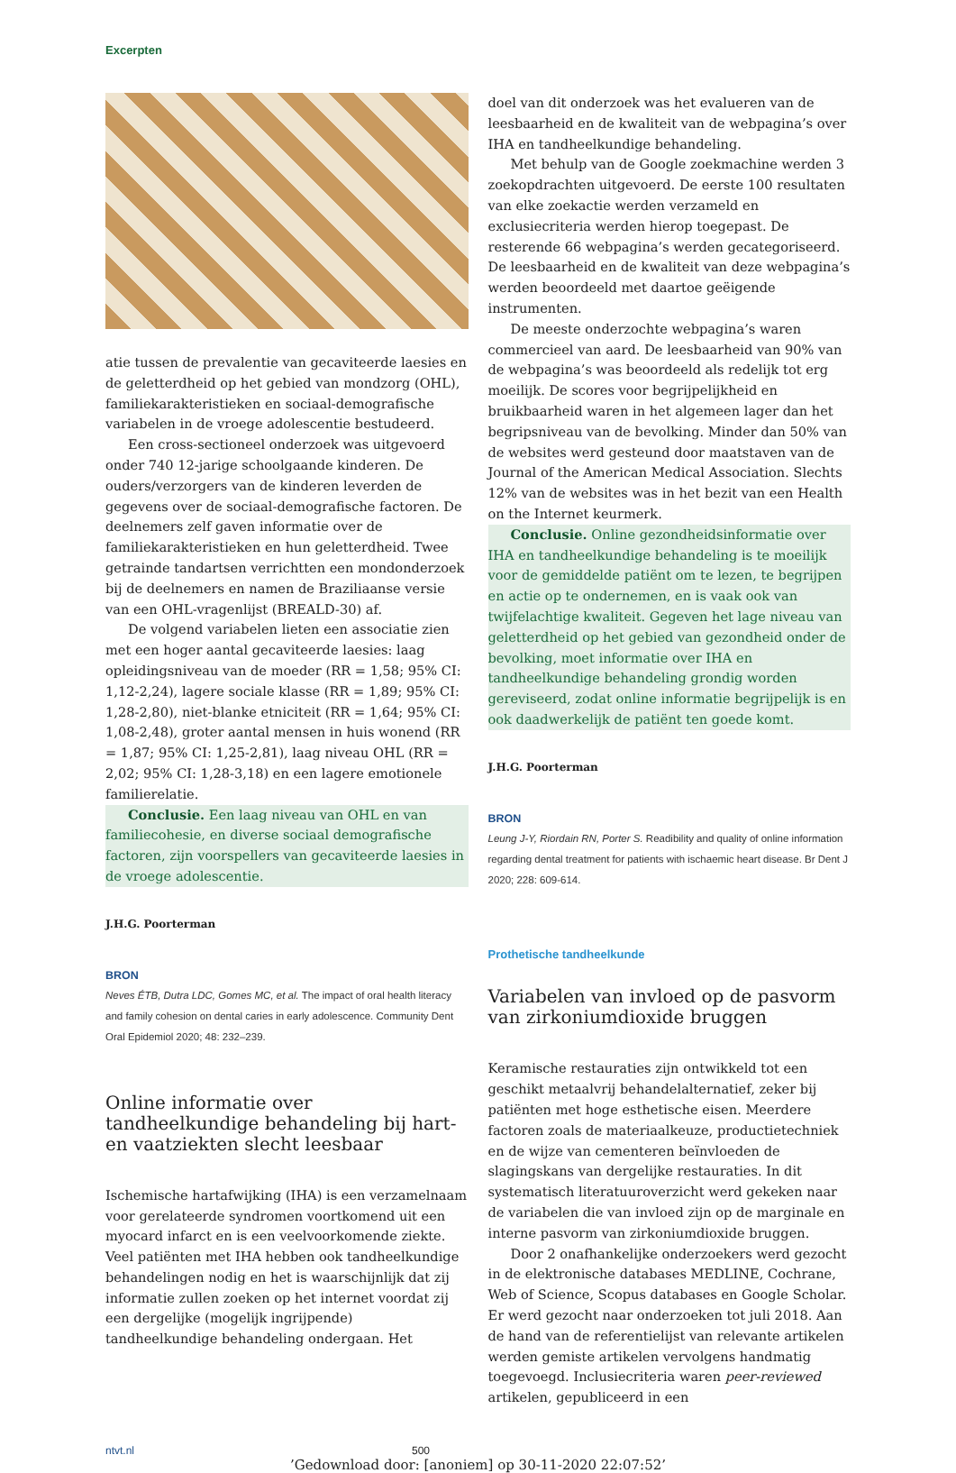Excerpten
atie tussen de prevalentie van gecaviteerde laesies en de geletterdheid op het gebied van mondzorg (OHL), familiekarakteristieken en sociaal-demografische variabelen in de vroege adolescentie bestudeerd.
Een cross-sectioneel onderzoek was uitgevoerd onder 740 12-jarige schoolgaande kinderen. De ouders/verzorgers van de kinderen leverden de gegevens over de sociaal-demografische factoren. De deelnemers zelf gaven informatie over de familiekarakteristieken en hun geletterdheid. Twee getrainde tandartsen verrichtten een mondonderzoek bij de deelnemers en namen de Braziliaanse versie van een OHL-vragenlijst (BREALD-30) af.
De volgend variabelen lieten een associatie zien met een hoger aantal gecaviteerde laesies: laag opleidingsniveau van de moeder (RR = 1,58; 95% CI: 1,12-2,24), lagere sociale klasse (RR = 1,89; 95% CI: 1,28-2,80), niet-blanke etniciteit (RR = 1,64; 95% CI: 1,08-2,48), groter aantal mensen in huis wonend (RR = 1,87; 95% CI: 1,25-2,81), laag niveau OHL (RR = 2,02; 95% CI: 1,28-3,18) en een lagere emotionele familierelatie.
Conclusie. Een laag niveau van OHL en van familiecohesie, en diverse sociaal demografische factoren, zijn voorspellers van gecaviteerde laesies in de vroege adolescentie.
J.H.G. Poorterman
BRON
Neves ÉTB, Dutra LDC, Gomes MC, et al. The impact of oral health literacy and family cohesion on dental caries in early adolescence. Community Dent Oral Epidemiol 2020; 48: 232–239.
Online informatie over tandheelkundige behandeling bij hart- en vaatziekten slecht leesbaar
Ischemische hartafwijking (IHA) is een verzamelnaam voor gerelateerde syndromen voortkomend uit een myocard infarct en is een veelvoorkomende ziekte. Veel patiënten met IHA hebben ook tandheelkundige behandelingen nodig en het is waarschijnlijk dat zij informatie zullen zoeken op het internet voordat zij een dergelijke (mogelijk ingrijpende) tandheelkundige behandeling ondergaan. Het
doel van dit onderzoek was het evalueren van de leesbaarheid en de kwaliteit van de webpagina’s over IHA en tandheelkundige behandeling.
Met behulp van de Google zoekmachine werden 3 zoekopdrachten uitgevoerd. De eerste 100 resultaten van elke zoekactie werden verzameld en exclusiecriteria werden hierop toegepast. De resterende 66 webpagina’s werden gecategoriseerd. De leesbaarheid en de kwaliteit van deze webpagina’s werden beoordeeld met daartoe geëigende instrumenten.
De meeste onderzochte webpagina’s waren commercieel van aard. De leesbaarheid van 90% van de webpagina’s was beoordeeld als redelijk tot erg moeilijk. De scores voor begrijpelijkheid en bruikbaarheid waren in het algemeen lager dan het begripsniveau van de bevolking. Minder dan 50% van de websites werd gesteund door maatstaven van de Journal of the American Medical Association. Slechts 12% van de websites was in het bezit van een Health on the Internet keurmerk.
Conclusie. Online gezondheidsinformatie over IHA en tandheelkundige behandeling is te moeilijk voor de gemiddelde patiënt om te lezen, te begrijpen en actie op te ondernemen, en is vaak ook van twijfelachtige kwaliteit. Gegeven het lage niveau van geletterdheid op het gebied van gezondheid onder de bevolking, moet informatie over IHA en tandheelkundige behandeling grondig worden gereviseerd, zodat online informatie begrijpelijk is en ook daadwerkelijk de patiënt ten goede komt.
J.H.G. Poorterman
BRON
Leung J-Y, Riordain RN, Porter S. Readibility and quality of online information regarding dental treatment for patients with ischaemic heart disease. Br Dent J 2020; 228: 609-614.
Prothetische tandheelkunde
Variabelen van invloed op de pasvorm van zirkoniumdioxide bruggen
Keramische restauraties zijn ontwikkeld tot een geschikt metaalvrij behandelalternatief, zeker bij patiënten met hoge esthetische eisen. Meerdere factoren zoals de materiaalkeuze, productietechniek en de wijze van cementeren beïnvloeden de slagingskans van dergelijke restauraties. In dit systematisch literatuuroverzicht werd gekeken naar de variabelen die van invloed zijn op de marginale en interne pasvorm van zirkoniumdioxide bruggen.
Door 2 onafhankelijke onderzoekers werd gezocht in de elektronische databases MEDLINE, Cochrane, Web of Science, Scopus databases en Google Scholar. Er werd gezocht naar onderzoeken tot juli 2018. Aan de hand van de referentielijst van relevante artikelen werden gemiste artikelen vervolgens handmatig toegevoegd. Inclusiecriteria waren peer-reviewed artikelen, gepubliceerd in een
ntvt.nl 500
’Gedownload door: [anoniem] op 30-11-2020 22:07:52’